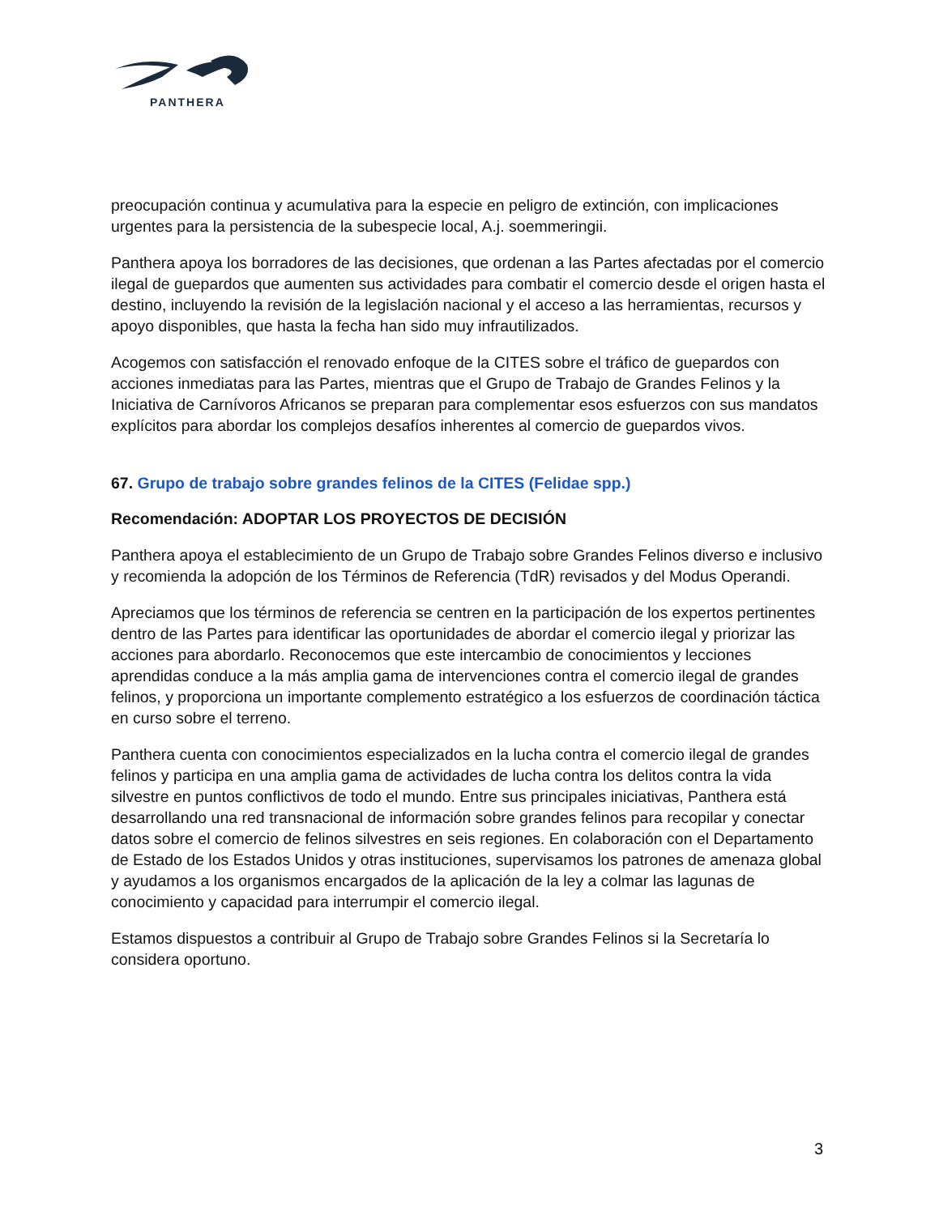PANTHERA
preocupación continua y acumulativa para la especie en peligro de extinción, con implicaciones urgentes para la persistencia de la subespecie local, A.j. soemmeringii.
Panthera apoya los borradores de las decisiones, que ordenan a las Partes afectadas por el comercio ilegal de guepardos que aumenten sus actividades para combatir el comercio desde el origen hasta el destino, incluyendo la revisión de la legislación nacional y el acceso a las herramientas, recursos y apoyo disponibles, que hasta la fecha han sido muy infrautilizados.
Acogemos con satisfacción el renovado enfoque de la CITES sobre el tráfico de guepardos con acciones inmediatas para las Partes, mientras que el Grupo de Trabajo de Grandes Felinos y la Iniciativa de Carnívoros Africanos se preparan para complementar esos esfuerzos con sus mandatos explícitos para abordar los complejos desafíos inherentes al comercio de guepardos vivos.
67. Grupo de trabajo sobre grandes felinos de la CITES (Felidae spp.)
Recomendación: ADOPTAR LOS PROYECTOS DE DECISIÓN
Panthera apoya el establecimiento de un Grupo de Trabajo sobre Grandes Felinos diverso e inclusivo y recomienda la adopción de los Términos de Referencia (TdR) revisados y del Modus Operandi.
Apreciamos que los términos de referencia se centren en la participación de los expertos pertinentes dentro de las Partes para identificar las oportunidades de abordar el comercio ilegal y priorizar las acciones para abordarlo. Reconocemos que este intercambio de conocimientos y lecciones aprendidas conduce a la más amplia gama de intervenciones contra el comercio ilegal de grandes felinos, y proporciona un importante complemento estratégico a los esfuerzos de coordinación táctica en curso sobre el terreno.
Panthera cuenta con conocimientos especializados en la lucha contra el comercio ilegal de grandes felinos y participa en una amplia gama de actividades de lucha contra los delitos contra la vida silvestre en puntos conflictivos de todo el mundo. Entre sus principales iniciativas, Panthera está desarrollando una red transnacional de información sobre grandes felinos para recopilar y conectar datos sobre el comercio de felinos silvestres en seis regiones. En colaboración con el Departamento de Estado de los Estados Unidos y otras instituciones, supervisamos los patrones de amenaza global y ayudamos a los organismos encargados de la aplicación de la ley a colmar las lagunas de conocimiento y capacidad para interrumpir el comercio ilegal.
Estamos dispuestos a contribuir al Grupo de Trabajo sobre Grandes Felinos si la Secretaría lo considera oportuno.
3